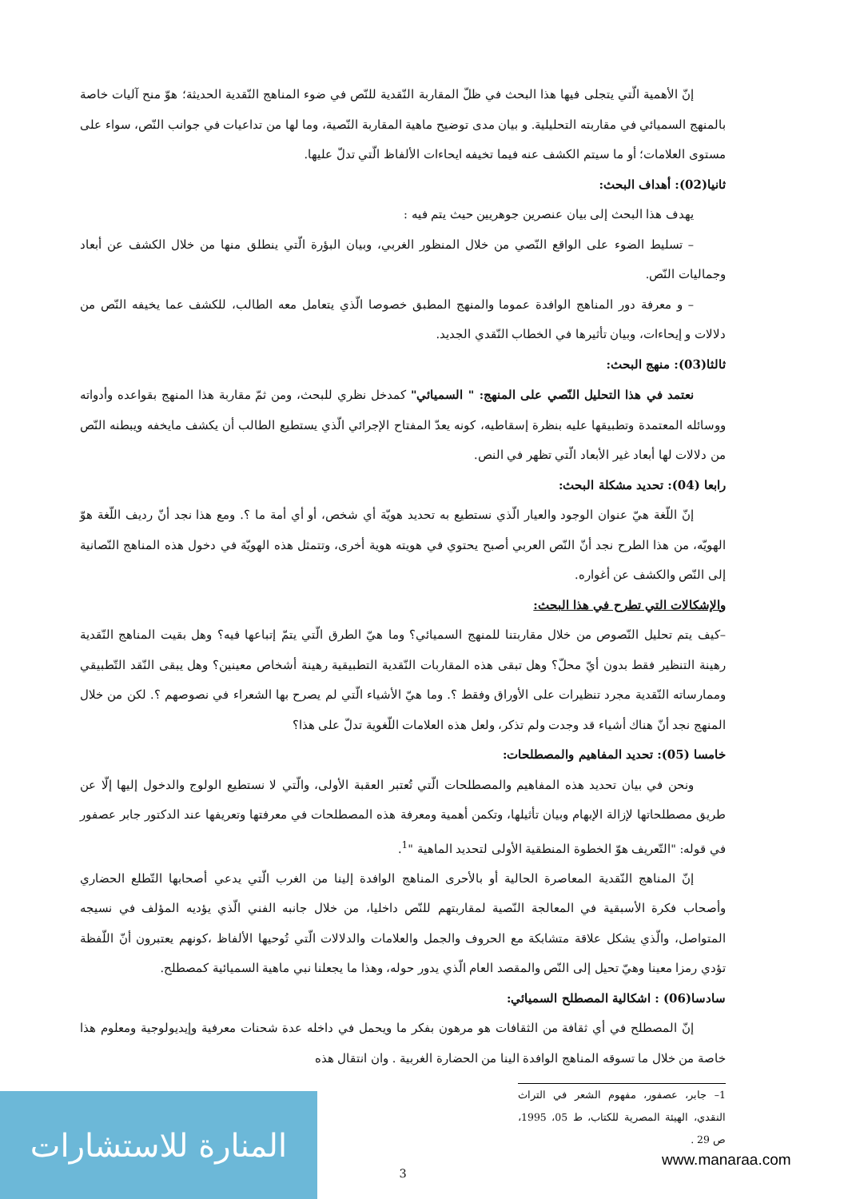إنّ الأهمية الّتي يتجلى فيها هذا البحث في ظلّ المقاربة النّقدية للنّص في ضوء المناهج النّقدية الحديثة؛ هوّ منح آليات خاصة بالمنهج السميائي في مقاربته التحليلية. و بيان مدى توضيح ماهية المقاربة النّصية، وما لها من تداعيات في جوانب النّص، سواء على مستوى العلامات؛ أو ما سيتم الكشف عنه فيما تخيفه ايحاءات الألفاظ الّتي تدلّ عليها.
ثانيا(02): أهداف البحث:
يهدف هذا البحث إلى بيان عنصرين جوهريين حيث يتم فيه :
– تسليط الضوء على الواقع النّصي من خلال المنظور الغربي، وبيان البؤرة الّتي ينطلق منها من خلال الكشف عن أبعاد وجماليات النّص.
– و معرفة دور المناهج الوافدة عموما والمنهج المطبق خصوصا الّذي يتعامل معه الطالب، للكشف عما يخيفه النّص من دلالات و إيحاءات، وبيان تأثيرها في الخطاب النّقدي الجديد.
ثالثا(03): منهج البحث:
نعتمد في هذا التحليل النّصي على المنهج: " السميائي" كمدخل نظري للبحث، ومن ثمّ مقاربة هذا المنهج بقواعده وأدواته ووسائله المعتمدة وتطبيقها عليه بنظرة إسقاطيه، كونه يعدّ المفتاح الإجرائي الّذي يستطيع الطالب أن يكشف مايخفه ويبطنه النّص من دلالات لها أبعاد غير الأبعاد الّتي تظهر في النص.
رابعا (04): تحديد مشكلة البحث:
إنّ اللّغة هيّ عنوان الوجود والعيار الّذي نستطيع به تحديد هويّة أي شخص، أو أي أمة ما ؟. ومع هذا نجد أنّ رديف اللّغة هوّ الهويّه، من هذا الطرح نجد أنّ النّص العربي أصبح يحتوي في هويته هوية أخرى، وتتمثل هذه الهويّة في دخول هذه المناهج النّصانية إلى النّص والكشف عن أغواره.
والإشكالات التي تطرح في هذا البحث:
–كيف يتم تحليل النّصوص من خلال مقاربتنا للمنهج السميائي؟ وما هيّ الطرق الّتي يتمّ إتباعها فيه؟ وهل بقيت المناهج النّقدية رهينة التنظير فقط بدون أيّ محلّ؟ وهل تبقى هذه المقاربات النّقدية التطبيقية رهينة أشخاص معينين؟ وهل يبقى النّقد التّطبيقي وممارساته النّقدية مجرد تنظيرات على الأوراق وفقط ؟. وما هيّ الأشياء الّتي لم يصرح بها الشعراء في نصوصهم ؟. لكن من خلال المنهج نجد أنّ هناك أشياء قد وجدت ولم تذكر، ولعل هذه العلامات اللّغوية تدلّ على هذا؟
خامسا (05): تحديد المفاهيم والمصطلحات:
ونحن في بيان تحديد هذه المفاهيم والمصطلحات الّتي تُعتبر العقبة الأولى، والّتي لا نستطيع الولوج والدخول إليها إلّا عن طريق مصطلحاتها لإزالة الإبهام وبيان تأثيلها، وتكمن أهمية ومعرفة هذه المصطلحات في معرفتها وتعريفها عند الدكتور جابر عصفور في قوله: "التّعريف هوّ الخطوة المنطقية الأولى لتحديد الماهية "<sup>1</sup>.
إنّ المناهج النّقدية المعاصرة الحالية أو بالأحرى المناهج الوافدة إلينا من الغرب الّتي يدعي أصحابها التّطلع الحضاري وأصحاب فكرة الأسبقية في المعالجة النّصية لمقاربتهم للنّص داخليا، من خلال جانبه الفني الّذي يؤديه المؤلف في نسيجه المتواصل، والّذي يشكل علاقة متشابكة مع الحروف والجمل والعلامات والدلالات الّتي تُوحيها الألفاظ ،كونهم يعتبرون أنّ اللّفظة تؤدي رمزا معينا وهيّ تحيل إلى النّص والمقصد العام الّذي يدور حوله، وهذا ما يجعلنا نبي ماهية السميائية كمصطلح.
سادسا(06) : اشكالية المصطلح السميائي:
إنّ المصطلح في أي ثقافة من الثقافات هو مرهون بفكر ما ويحمل في داخله عدة شحنات معرفية وإيديولوجية ومعلوم هذا خاصة من خلال ما تسوقه المناهج الوافدة الينا من الحضارة الغربية . وان انتقال هذه
1– جابر، عصفور، مفهوم الشعر في التراث النقدي، الهيئة المصرية للكتاب، ط 05، 1995، ص 29 .
3
المنارة للاستشارات
www.manaraa.com